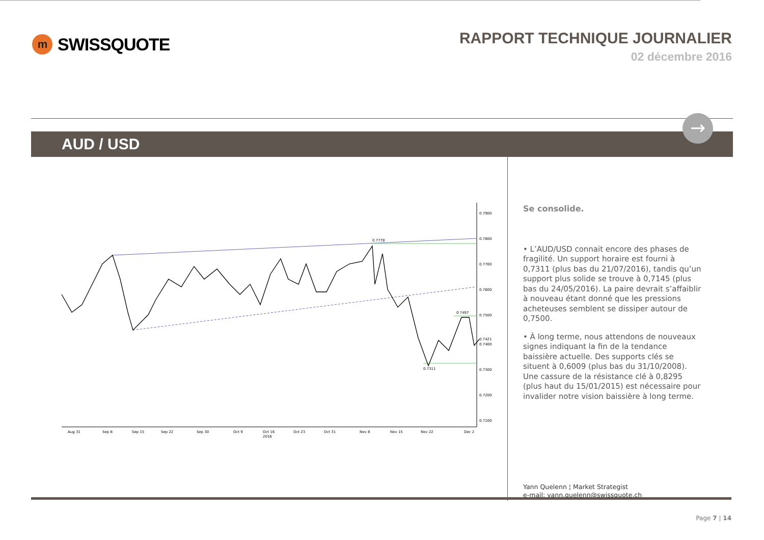m
SWISSQUOTE
RAPPORT TECHNIQUE JOURNALIER
02 décembre 2016
AUD / USD
→
0.7900
0.7800
0.7700
0.7600
0.7500
0.7421
0.7400
0.7300
0.7200
0.7100
0.7778
0.7497
0.7311
Aug 31
Sep 8
Sep 15
Sep 22
Sep 30
Oct 9
Oct 16
2016
Oct 23
Oct 31
Nov 8
Nov 15
Nov 22
Dec 2
Se consolide.
• L’AUD/USD connait encore des phases de fragilité. Un support horaire est fourni à 0,7311 (plus bas du 21/07/2016), tandis qu’un support plus solide se trouve à 0,7145 (plus bas du 24/05/2016). La paire devrait s’affaiblir à nouveau étant donné que les pressions acheteuses semblent se dissiper autour de 0,7500.
• À long terme, nous attendons de nouveaux signes indiquant la fin de la tendance baissière actuelle. Des supports clés se situent à 0,6009 (plus bas du 31/10/2008). Une cassure de la résistance clé à 0,8295 (plus haut du 15/01/2015) est nécessaire pour invalider notre vision baissière à long terme.
Yann Quelenn ¦ Market Strategist
e-mail: yann.quelenn@swissquote.ch
Page 7 | 14